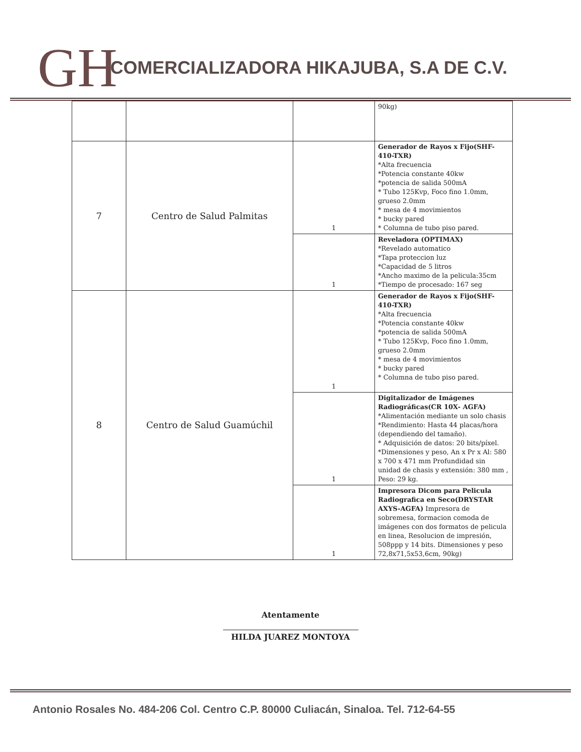GH
COMERCIALIZADORA HIKAJUBA, S.A DE C.V.
| | | | 90kg) |
| 7 | Centro de Salud Palmitas | 1 | Generador de Rayos x Fijo(SHF-410-TXR) *Alta frecuencia *Potencia constante 40kw *potencia de salida 500mA * Tubo 125Kvp, Foco fino 1.0mm, grueso 2.0mm * mesa de 4 movimientos * bucky pared * Columna de tubo piso pared. |
| | | 1 | Reveladora (OPTIMAX) *Revelado automatico *Tapa proteccion luz *Capacidad de 5 litros *Ancho maximo de la pelicula:35cm *Tiempo de procesado: 167 seg |
| 8 | Centro de Salud Guamúchil | 1 | Generador de Rayos x Fijo(SHF-410-TXR) *Alta frecuencia *Potencia constante 40kw *potencia de salida 500mA * Tubo 125Kvp, Foco fino 1.0mm, grueso 2.0mm * mesa de 4 movimientos * bucky pared * Columna de tubo piso pared. |
| | | 1 | Digitalizador de Imágenes Radiográficas(CR 10X- AGFA) *Alimentación mediante un solo chasis *Rendimiento: Hasta 44 placas/hora (dependiendo del tamaño). * Adquisición de datos: 20 bits/píxel. *Dimensiones y peso, An x Pr x Al: 580 x 700 x 471 mm Profundidad sin unidad de chasis y extensión: 380 mm , Peso: 29 kg. |
| | | 1 | Impresora Dicom para Pelicula Radiografica en Seco(DRYSTAR AXYS-AGFA) Impresora de sobremesa, formacion comoda de imágenes con dos formatos de pelicula en linea, Resolucion de impresión, 508ppp y 14 bits. Dimensiones y peso 72,8x71,5x53,6cm, 90kg) |
Atentamente
HILDA JUAREZ MONTOYA
Antonio Rosales No. 484-206 Col. Centro C.P. 80000 Culiacán, Sinaloa. Tel. 712-64-55